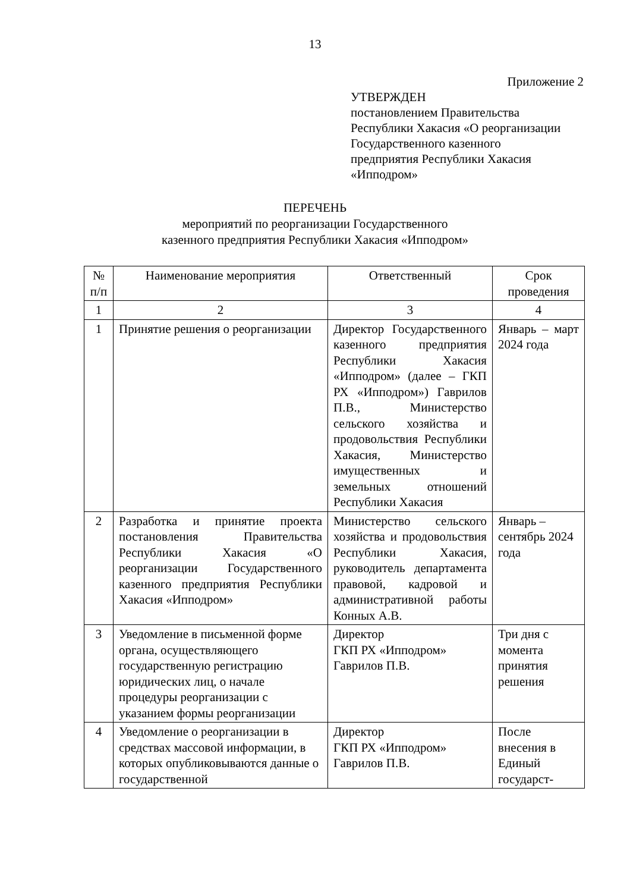13
Приложение 2
УТВЕРЖДЕН
постановлением Правительства
Республики Хакасия «О реорганизации
Государственного казенного
предприятия Республики Хакасия
«Ипподром»
ПЕРЕЧЕНЬ
мероприятий по реорганизации Государственного
казенного предприятия Республики Хакасия «Ипподром»
| № п/п | Наименование мероприятия | Ответственный | Срок проведения |
| --- | --- | --- | --- |
| 1 | 2 | 3 | 4 |
| 1 | Принятие решения о реорганизации | Директор Государственного казенного предприятия Республики Хакасия «Ипподром» (далее – ГКП РХ «Ипподром») Гаврилов П.В., Министерство сельского хозяйства и продовольствия Республики Хакасия, Министерство имущественных и земельных отношений Республики Хакасия | Январь – март 2024 года |
| 2 | Разработка и принятие проекта постановления Правительства Республики Хакасия «О реорганизации Государственного казенного предприятия Республики Хакасия «Ипподром» | Министерство сельского хозяйства и продовольствия Республики Хакасия, руководитель департамента правовой, кадровой и административной работы Конных А.В. | Январь – сентябрь 2024 года |
| 3 | Уведомление в письменной форме органа, осуществляющего государственную регистрацию юридических лиц, о начале процедуры реорганизации с указанием формы реорганизации | Директор ГКП РХ «Ипподром» Гаврилов П.В. | Три дня с момента принятия решения |
| 4 | Уведомление о реорганизации в средствах массовой информации, в которых опубликовываются данные о государственной | Директор ГКП РХ «Ипподром» Гаврилов П.В. | После внесения в Единый государст- |